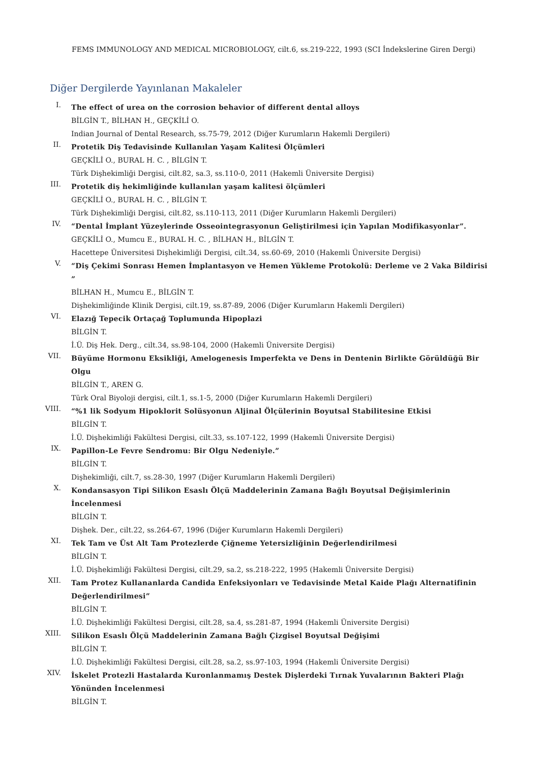FEMS IMMUNOLOGY AND MEDICAL MICROBIOLOGY, cilt.6, ss.219-222, 1993 (SCI İndekslerine Giren Dergi)
Diğer Dergilerde Yayınlanan Makaleler
I.
The effect of urea on the corrosion behavior of different dental alloys
BİLGİN T., BİLHAN H., GEÇKİLİ O.
Indian Journal of Dental Research, ss.75-79, 2012 (Diğer Kurumların Hakemli Dergileri)
II.
Protetik Diş Tedavisinde Kullanılan Yaşam Kalitesi Ölçümleri
GEÇKİLİ O., BURAL H. C. , BİLGİN T.
Türk Dişhekimliği Dergisi, cilt.82, sa.3, ss.110-0, 2011 (Hakemli Üniversite Dergisi)
III.
Protetik diş hekimliğinde kullanılan yaşam kalitesi ölçümleri
GEÇKİLİ O., BURAL H. C. , BİLGİN T.
Türk Dişhekimliği Dergisi, cilt.82, ss.110-113, 2011 (Diğer Kurumların Hakemli Dergileri)
IV.
“Dental İmplant Yüzeylerinde Osseointegrasyonun Geliştirilmesi için Yapılan Modifikasyonlar”.
GEÇKİLİ O., Mumcu E., BURAL H. C. , BİLHAN H., BİLGİN T.
Hacettepe Üniversitesi Dişhekimliği Dergisi, cilt.34, ss.60-69, 2010 (Hakemli Üniversite Dergisi)
V.
“Diş Çekimi Sonrası Hemen İmplantasyon ve Hemen Yükleme Protokolü: Derleme ve 2 Vaka Bildirisi ”
BİLHAN H., Mumcu E., BİLGİN T.
Dişhekimliğinde Klinik Dergisi, cilt.19, ss.87-89, 2006 (Diğer Kurumların Hakemli Dergileri)
VI.
Elazığ Tepecik Ortaçağ Toplumunda Hipoplazi
BİLGİN T.
İ.Ü. Diş Hek. Derg., cilt.34, ss.98-104, 2000 (Hakemli Üniversite Dergisi)
VII.
Büyüme Hormonu Eksikliği, Amelogenesis Imperfekta ve Dens in Dentenin Birlikte Görüldüğü Bir Olgu
BİLGİN T., AREN G.
Türk Oral Biyoloji dergisi, cilt.1, ss.1-5, 2000 (Diğer Kurumların Hakemli Dergileri)
VIII.
“%1 lik Sodyum Hipoklorit Solüsyonun Aljinal Ölçülerinin Boyutsal Stabilitesine Etkisi
BİLGİN T.
İ.Ü. Dişhekimliği Fakültesi Dergisi, cilt.33, ss.107-122, 1999 (Hakemli Üniversite Dergisi)
IX.
Papillon-Le Fevre Sendromu: Bir Olgu Nedeniyle.”
BİLGİN T.
Dişhekimliği, cilt.7, ss.28-30, 1997 (Diğer Kurumların Hakemli Dergileri)
X.
Kondansasyon Tipi Silikon Esaslı Ölçü Maddelerinin Zamana Bağlı Boyutsal Değişimlerinin İncelenmesi
BİLGİN T.
Dişhek. Der., cilt.22, ss.264-67, 1996 (Diğer Kurumların Hakemli Dergileri)
XI.
Tek Tam ve Üst Alt Tam Protezlerde Çiğneme Yetersizliğinin Değerlendirilmesi
BİLGİN T.
İ.Ü. Dişhekimliği Fakültesi Dergisi, cilt.29, sa.2, ss.218-222, 1995 (Hakemli Üniversite Dergisi)
XII.
Tam Protez Kullananlarda Candida Enfeksiyonları ve Tedavisinde Metal Kaide Plağı Alternatifinin Değerlendirilmesi”
BİLGİN T.
İ.Ü. Dişhekimliği Fakültesi Dergisi, cilt.28, sa.4, ss.281-87, 1994 (Hakemli Üniversite Dergisi)
XIII.
Silikon Esaslı Ölçü Maddelerinin Zamana Bağlı Çizgisel Boyutsal Değişimi
BİLGİN T.
İ.Ü. Dişhekimliği Fakültesi Dergisi, cilt.28, sa.2, ss.97-103, 1994 (Hakemli Üniversite Dergisi)
XIV.
İskelet Protezli Hastalarda Kuronlanmamış Destek Dişlerdeki Tırnak Yuvalarının Bakteri Plağı Yönünden İncelenmesi
BİLGİN T.